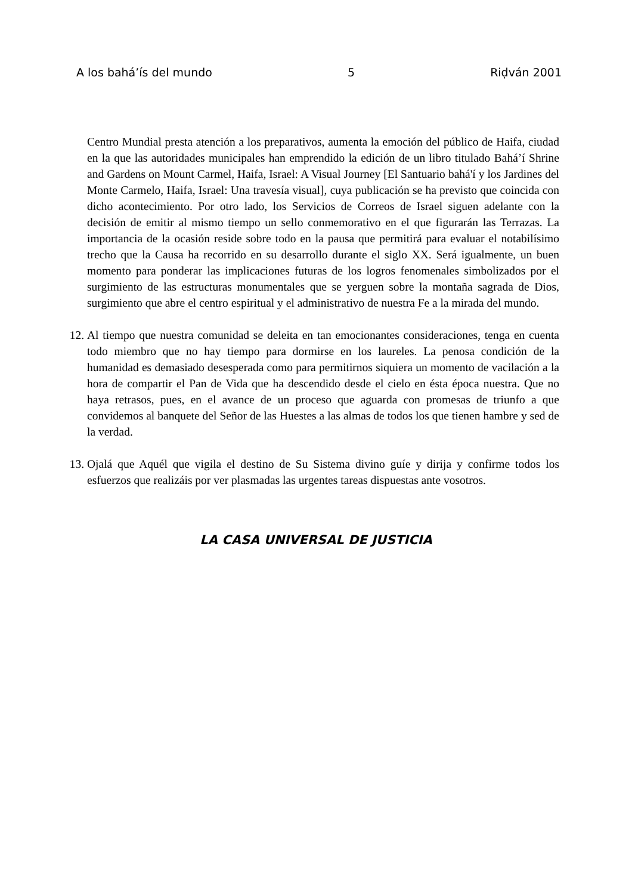A los bahá’ís del mundo 5 Riḍván 2001
Centro Mundial presta atención a los preparativos, aumenta la emoción del público de Haifa, ciudad en la que las autoridades municipales han emprendido la edición de un libro titulado Bahá’í Shrine and Gardens on Mount Carmel, Haifa, Israel: A Visual Journey [El Santuario bahá'í y los Jardines del Monte Carmelo, Haifa, Israel: Una travesía visual], cuya publicación se ha previsto que coincida con dicho acontecimiento. Por otro lado, los Servicios de Correos de Israel siguen adelante con la decisión de emitir al mismo tiempo un sello conmemorativo en el que figurarán las Terrazas. La importancia de la ocasión reside sobre todo en la pausa que permitirá para evaluar el notabilísimo trecho que la Causa ha recorrido en su desarrollo durante el siglo XX. Será igualmente, un buen momento para ponderar las implicaciones futuras de los logros fenomenales simbolizados por el surgimiento de las estructuras monumentales que se yerguen sobre la montaña sagrada de Dios, surgimiento que abre el centro espiritual y el administrativo de nuestra Fe a la mirada del mundo.
12.
Al tiempo que nuestra comunidad se deleita en tan emocionantes consideraciones, tenga en cuenta todo miembro que no hay tiempo para dormirse en los laureles. La penosa condición de la humanidad es demasiado desesperada como para permitirnos siquiera un momento de vacilación a la hora de compartir el Pan de Vida que ha descendido desde el cielo en ésta época nuestra. Que no haya retrasos, pues, en el avance de un proceso que aguarda con promesas de triunfo a que convidemos al banquete del Señor de las Huestes a las almas de todos los que tienen hambre y sed de la verdad.
13.
Ojalá que Aquél que vigila el destino de Su Sistema divino guíe y dirija y confirme todos los esfuerzos que realizáis por ver plasmadas las urgentes tareas dispuestas ante vosotros.
LA CASA UNIVERSAL DE JUSTICIA